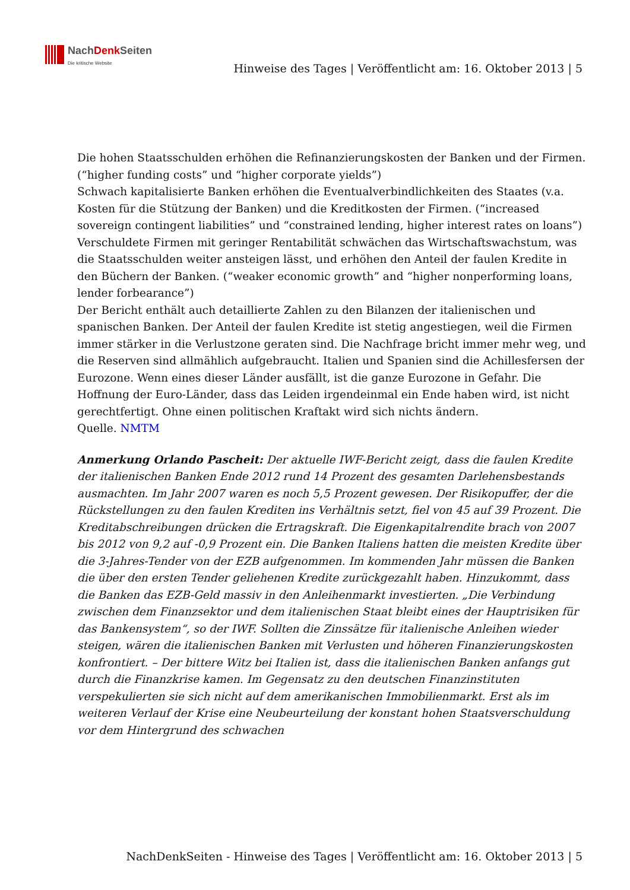NachDenk Seiten
Die kritische Website
Hinweise des Tages | Veröffentlicht am: 16. Oktober 2013 | 5
Die hohen Staatsschulden erhöhen die Refinanzierungskosten der Banken und der Firmen. (“higher funding costs” und “higher corporate yields”)
Schwach kapitalisierte Banken erhöhen die Eventualverbindlichkeiten des Staates (v.a. Kosten für die Stützung der Banken) und die Kreditkosten der Firmen. (“increased sovereign contingent liabilities” und “constrained lending, higher interest rates on loans”)
Verschuldete Firmen mit geringer Rentabilität schwächen das Wirtschaftswachstum, was die Staatsschulden weiter ansteigen lässt, und erhöhen den Anteil der faulen Kredite in den Büchern der Banken. (“weaker economic growth” and “higher nonperforming loans, lender forbearance”)
Der Bericht enthält auch detaillierte Zahlen zu den Bilanzen der italienischen und spanischen Banken. Der Anteil der faulen Kredite ist stetig angestiegen, weil die Firmen immer stärker in die Verlustzone geraten sind. Die Nachfrage bricht immer mehr weg, und die Reserven sind allmählich aufgebraucht. Italien und Spanien sind die Achillesfersen der Eurozone. Wenn eines dieser Länder ausfällt, ist die ganze Eurozone in Gefahr. Die Hoffnung der Euro-Länder, dass das Leiden irgendeinmal ein Ende haben wird, ist nicht gerechtfertigt. Ohne einen politischen Kraftakt wird sich nichts ändern.
Quelle. NMTM
Anmerkung Orlando Pascheit: Der aktuelle IWF-Bericht zeigt, dass die faulen Kredite der italienischen Banken Ende 2012 rund 14 Prozent des gesamten Darlehensbestands ausmachten. Im Jahr 2007 waren es noch 5,5 Prozent gewesen. Der Risikopuffer, der die Rückstellungen zu den faulen Krediten ins Verhältnis setzt, fiel von 45 auf 39 Prozent. Die Kreditabschreibungen drücken die Ertragskraft. Die Eigenkapitalrendite brach von 2007 bis 2012 von 9,2 auf -0,9 Prozent ein. Die Banken Italiens hatten die meisten Kredite über die 3-Jahres-Tender von der EZB aufgenommen. Im kommenden Jahr müssen die Banken die über den ersten Tender geliehenen Kredite zurückgezahlt haben. Hinzukommt, dass die Banken das EZB-Geld massiv in den Anleihenmarkt investierten. „Die Verbindung zwischen dem Finanzsektor und dem italienischen Staat bleibt eines der Hauptrisiken für das Bankensystem“, so der IWF. Sollten die Zinssätze für italienische Anleihen wieder steigen, wären die italienischen Banken mit Verlusten und höheren Finanzierungskosten konfrontiert. – Der bittere Witz bei Italien ist, dass die italienischen Banken anfangs gut durch die Finanzkrise kamen. Im Gegensatz zu den deutschen Finanzinstituten verspekulierten sie sich nicht auf dem amerikanischen Immobilienmarkt. Erst als im weiteren Verlauf der Krise eine Neubeurteilung der konstant hohen Staatsverschuldung vor dem Hintergrund des schwachen
NachDenkSeiten - Hinweise des Tages | Veröffentlicht am: 16. Oktober 2013 | 5